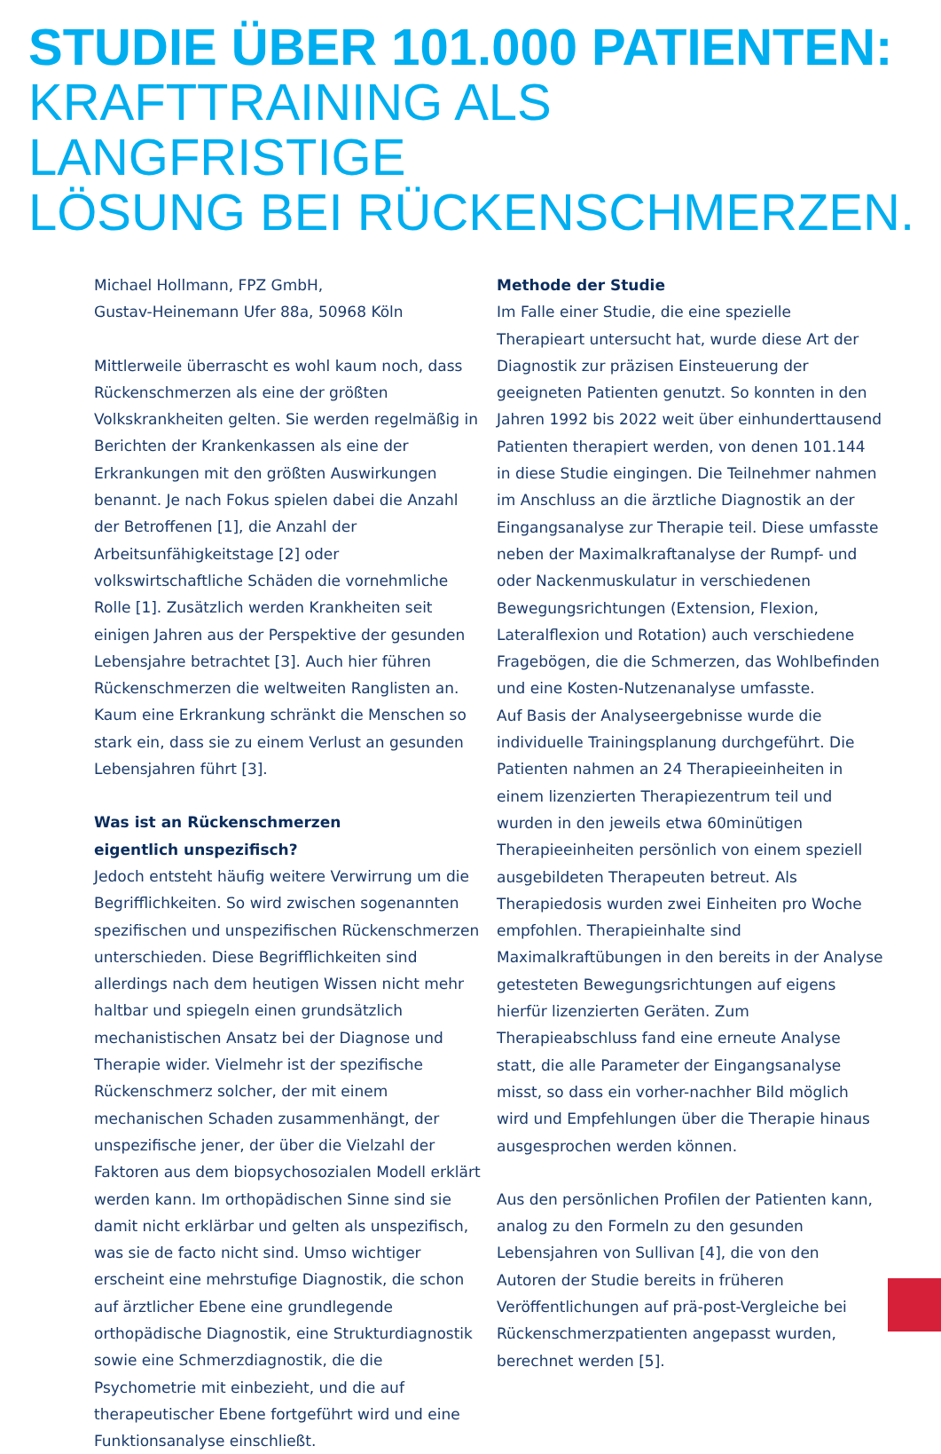STUDIE ÜBER 101.000 PATIENTEN:
KRAFTTRAINING ALS LANGFRISTIGE
LÖSUNG BEI RÜCKENSCHMERZEN.
Michael Hollmann, FPZ GmbH,
Gustav-Heinemann Ufer 88a, 50968 Köln
Mittlerweile überrascht es wohl kaum noch, dass Rückenschmerzen als eine der größten Volkskrankheiten gelten. Sie werden regelmäßig in Berichten der Krankenkassen als eine der Erkrankungen mit den größten Auswirkungen benannt. Je nach Fokus spielen dabei die Anzahl der Betroffenen [1], die Anzahl der Arbeitsunfähigkeitstage [2] oder volkswirtschaftliche Schäden die vornehmliche Rolle [1]. Zusätzlich werden Krankheiten seit einigen Jahren aus der Perspektive der gesunden Lebensjahre betrachtet [3]. Auch hier führen Rückenschmerzen die weltweiten Ranglisten an. Kaum eine Erkrankung schränkt die Menschen so stark ein, dass sie zu einem Verlust an gesunden Lebensjahren führt [3].
Was ist an Rückenschmerzen
eigentlich unspezifisch?
Jedoch entsteht häufig weitere Verwirrung um die Begrifflichkeiten. So wird zwischen sogenannten spezifischen und unspezifischen Rückenschmerzen unterschieden. Diese Begrifflichkeiten sind allerdings nach dem heutigen Wissen nicht mehr haltbar und spiegeln einen grundsätzlich mechanistischen Ansatz bei der Diagnose und Therapie wider. Vielmehr ist der spezifische Rückenschmerz solcher, der mit einem mechanischen Schaden zusammenhängt, der unspezifische jener, der über die Vielzahl der Faktoren aus dem biopsychosozialen Modell erklärt werden kann. Im orthopädischen Sinne sind sie damit nicht erklärbar und gelten als unspezifisch, was sie de facto nicht sind. Umso wichtiger erscheint eine mehrstufige Diagnostik, die schon auf ärztlicher Ebene eine grundlegende orthopädische Diagnostik, eine Strukturdiagnostik sowie eine Schmerzdiagnostik, die die Psychometrie mit einbezieht, und die auf therapeutischer Ebene fortgeführt wird und eine Funktionsanalyse einschließt.
Methode der Studie
Im Falle einer Studie, die eine spezielle Therapieart untersucht hat, wurde diese Art der Diagnostik zur präzisen Einsteuerung der geeigneten Patienten genutzt. So konnten in den Jahren 1992 bis 2022 weit über einhunderttausend Patienten therapiert werden, von denen 101.144 in diese Studie eingingen. Die Teilnehmer nahmen im Anschluss an die ärztliche Diagnostik an der Eingangsanalyse zur Therapie teil. Diese umfasste neben der Maximalkraftanalyse der Rumpf- und oder Nackenmuskulatur in verschiedenen Bewegungsrichtungen (Extension, Flexion, Lateralflexion und Rotation) auch verschiedene Fragebögen, die die Schmerzen, das Wohlbefinden und eine Kosten-Nutzenanalyse umfasste.
Auf Basis der Analyseergebnisse wurde die individuelle Trainingsplanung durchgeführt. Die Patienten nahmen an 24 Therapieeinheiten in einem lizenzierten Therapiezentrum teil und wurden in den jeweils etwa 60minütigen Therapieeinheiten persönlich von einem speziell ausgebildeten Therapeuten betreut. Als Therapiedosis wurden zwei Einheiten pro Woche empfohlen. Therapieinhalte sind Maximalkraftübungen in den bereits in der Analyse getesteten Bewegungsrichtungen auf eigens hierfür lizenzierten Geräten. Zum Therapieabschluss fand eine erneute Analyse statt, die alle Parameter der Eingangsanalyse misst, so dass ein vorher-nachher Bild möglich wird und Empfehlungen über die Therapie hinaus ausgesprochen werden können.
Aus den persönlichen Profilen der Patienten kann, analog zu den Formeln zu den gesunden Lebensjahren von Sullivan [4], die von den Autoren der Studie bereits in früheren Veröffentlichungen auf prä-post-Vergleiche bei Rückenschmerzpatienten angepasst wurden, berechnet werden [5].